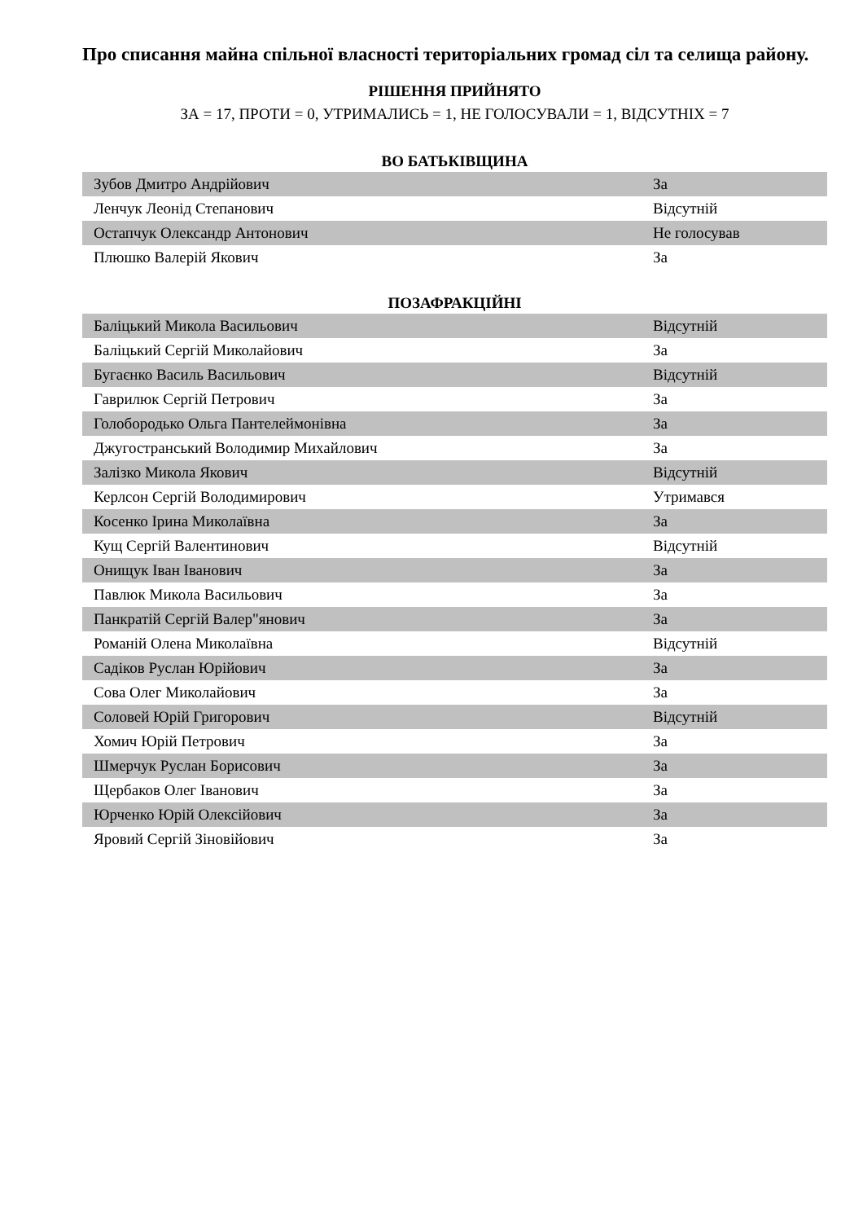Про списання майна спільної власності територіальних громад сіл та селища району.
РІШЕННЯ ПРИЙНЯТО
ЗА = 17, ПРОТИ = 0, УТРИМАЛИСЬ = 1, НЕ ГОЛОСУВАЛИ = 1, ВІДСУТНІХ = 7
ВО БАТЬКІВЩИНА
| Зубов Дмитро Андрійович | За |
| Ленчук Леонід Степанович | Відсутній |
| Остапчук Олександр Антонович | Не голосував |
| Плюшко Валерій Якович | За |
ПОЗАФРАКЦІЙНІ
| Баліцький Микола Васильович | Відсутній |
| Баліцький Сергій Миколайович | За |
| Бугаєнко Василь Васильович | Відсутній |
| Гаврилюк Сергій Петрович | За |
| Голобородько Ольга Пантелеймонівна | За |
| Джугостранський Володимир Михайлович | За |
| Залізко Микола Якович | Відсутній |
| Керлсон Сергій Володимирович | Утримався |
| Косенко Ірина Миколаївна | За |
| Кущ Сергій Валентинович | Відсутній |
| Онищук Іван Іванович | За |
| Павлюк Микола Васильович | За |
| Панкратій Сергій Валер"янович | За |
| Романій Олена Миколаївна | Відсутній |
| Садіков Руслан Юрійович | За |
| Сова Олег Миколайович | За |
| Соловей Юрій Григорович | Відсутній |
| Хомич Юрій Петрович | За |
| Шмерчук Руслан Борисович | За |
| Щербаков Олег Іванович | За |
| Юрченко Юрій Олексійович | За |
| Яровий Сергій Зіновійович | За |